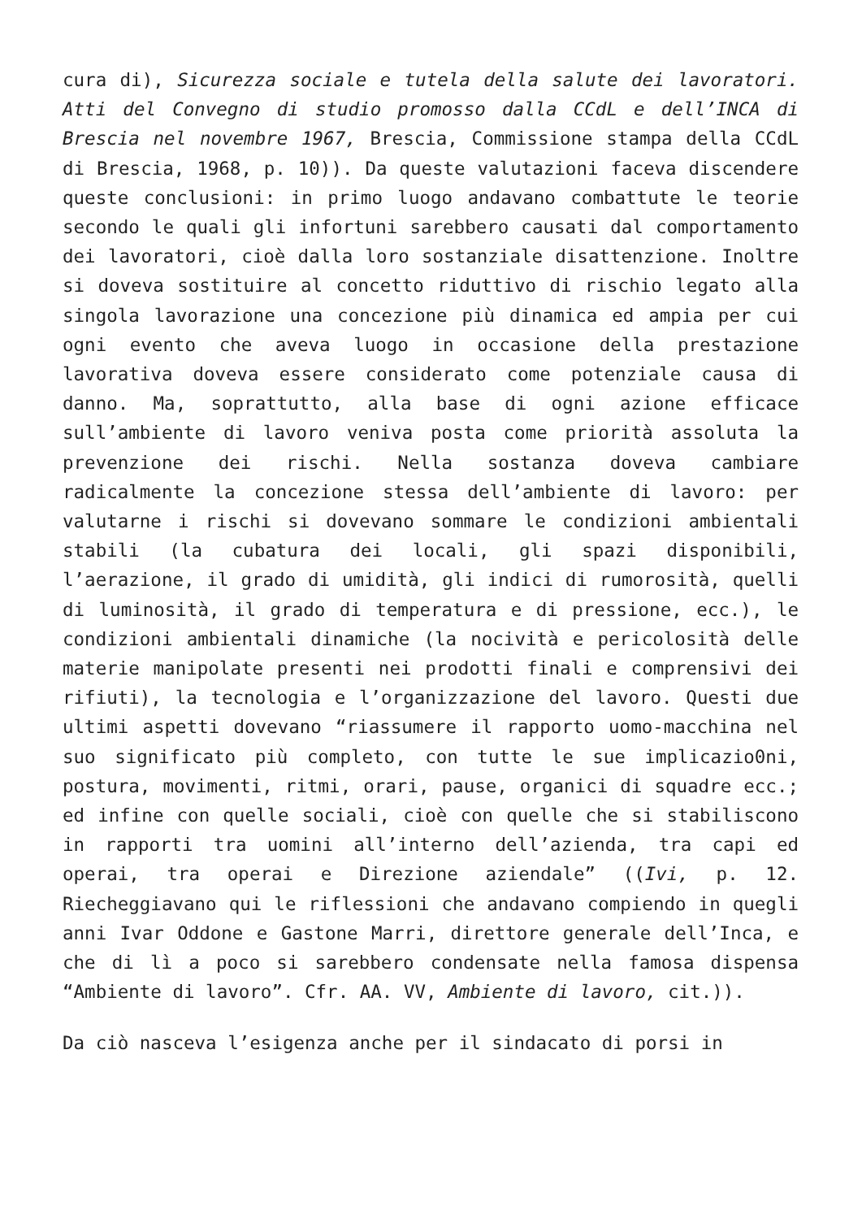cura di), Sicurezza sociale e tutela della salute dei lavoratori. Atti del Convegno di studio promosso dalla CCdL e dell’INCA di Brescia nel novembre 1967, Brescia, Commissione stampa della CCdL di Brescia, 1968, p. 10)). Da queste valutazioni faceva discendere queste conclusioni: in primo luogo andavano combattute le teorie secondo le quali gli infortuni sarebbero causati dal comportamento dei lavoratori, cioè dalla loro sostanziale disattenzione. Inoltre si doveva sostituire al concetto riduttivo di rischio legato alla singola lavorazione una concezione più dinamica ed ampia per cui ogni evento che aveva luogo in occasione della prestazione lavorativa doveva essere considerato come potenziale causa di danno. Ma, soprattutto, alla base di ogni azione efficace sull’ambiente di lavoro veniva posta come priorità assoluta la prevenzione dei rischi. Nella sostanza doveva cambiare radicalmente la concezione stessa dell’ambiente di lavoro: per valutarne i rischi si dovevano sommare le condizioni ambientali stabili (la cubatura dei locali, gli spazi disponibili, l’aerazione, il grado di umidità, gli indici di rumorosità, quelli di luminosità, il grado di temperatura e di pressione, ecc.), le condizioni ambientali dinamiche (la nocività e pericolosità delle materie manipolate presenti nei prodotti finali e comprensivi dei rifiuti), la tecnologia e l’organizzazione del lavoro. Questi due ultimi aspetti dovevano “riassumere il rapporto uomo-macchina nel suo significato più completo, con tutte le sue implicazio0ni, postura, movimenti, ritmi, orari, pause, organici di squadre ecc.; ed infine con quelle sociali, cioè con quelle che si stabiliscono in rapporti tra uomini all’interno dell’azienda, tra capi ed operai, tra operai e Direzione aziendale” ((Ivi, p. 12. Riecheggiavano qui le riflessioni che andavano compiendo in quegli anni Ivar Oddone e Gastone Marri, direttore generale dell’Inca, e che di lì a poco si sarebbero condensate nella famosa dispensa “Ambiente di lavoro”. Cfr. AA. VV, Ambiente di lavoro, cit.)).
Da ciò nasceva l’esigenza anche per il sindacato di porsi in